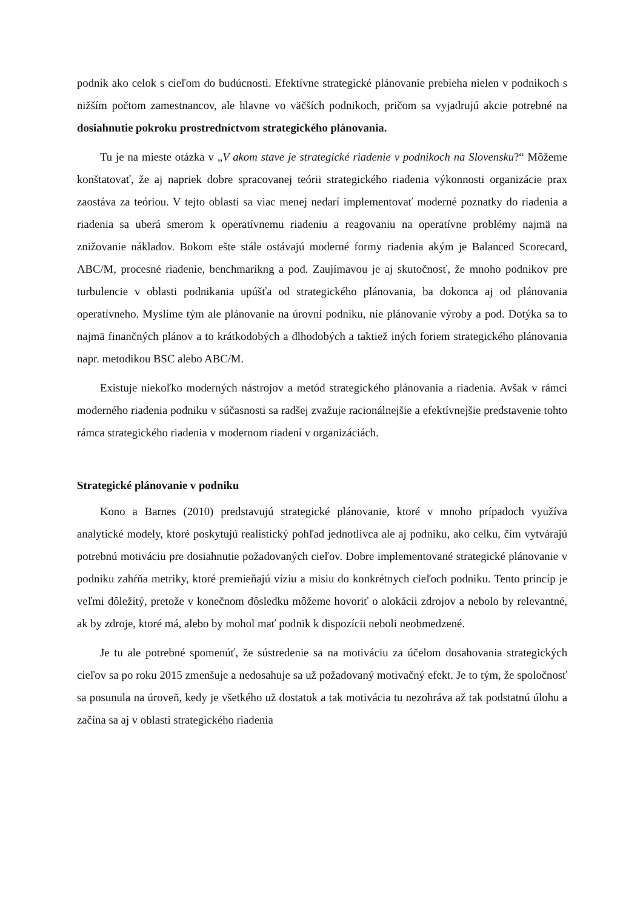podnik ako celok s cieľom do budúcnosti. Efektívne strategické plánovanie prebieha nielen v podnikoch s nižším počtom zamestnancov, ale hlavne vo väčších podnikoch, pričom sa vyjadrujú akcie potrebné na dosiahnutie pokroku prostredníctvom strategického plánovania.
Tu je na mieste otázka v „V akom stave je strategické riadenie v podnikoch na Slovensku?“ Môžeme konštatovať, že aj napriek dobre spracovanej teórii strategického riadenia výkonnosti organizácie prax zaostáva za teóriou. V tejto oblasti sa viac menej nedarí implementovať moderné poznatky do riadenia a riadenia sa uberá smerom k operatívnemu riadeniu a reagovaniu na operatívne problémy najmä na znižovanie nákladov. Bokom ešte stále ostávajú moderné formy riadenia akým je Balanced Scorecard, ABC/M, procesné riadenie, benchmarikng a pod. Zaujímavou je aj skutočnosť, že mnoho podnikov pre turbulencie v oblasti podnikania upúšťa od strategického plánovania, ba dokonca aj od plánovania operatívneho. Myslíme tým ale plánovanie na úrovni podniku, nie plánovanie výroby a pod. Dotýka sa to najmä finančných plánov a to krátkodobých a dlhodobých a taktiež iných foriem strategického plánovania napr. metodikou BSC alebo ABC/M.
Existuje niekoľko moderných nástrojov a metód strategického plánovania a riadenia. Avšak v rámci moderného riadenia podniku v súčasnosti sa radšej zvažuje racionálnejšie a efektívnejšie predstavenie tohto rámca strategického riadenia v modernom riadení v organizáciách.
Strategické plánovanie v podniku
Kono a Barnes (2010) predstavujú strategické plánovanie, ktoré v mnoho prípadoch využíva analytické modely, ktoré poskytujú realistický pohľad jednotlivca ale aj podniku, ako celku, čím vytvárajú potrebnú motiváciu pre dosiahnutie požadovaných cieľov. Dobre implementované strategické plánovanie v podniku zahŕňa metriky, ktoré premieňajú víziu a misiu do konkrétnych cieľoch podniku. Tento princíp je veľmi dôležitý, pretože v konečnom dôsledku môžeme hovoriť o alokácii zdrojov a nebolo by relevantné, ak by zdroje, ktoré má, alebo by mohol mať podnik k dispozícii neboli neobmedzené.
Je tu ale potrebné spomenúť, že sústredenie sa na motiváciu za účelom dosahovania strategických cieľov sa po roku 2015 zmenšuje a nedosahuje sa už požadovaný motivačný efekt. Je to tým, že spoločnosť sa posunula na úroveň, kedy je všetkého už dostatok a tak motivácia tu nezohráva až tak podstatnú úlohu a začína sa aj v oblasti strategického riadenia